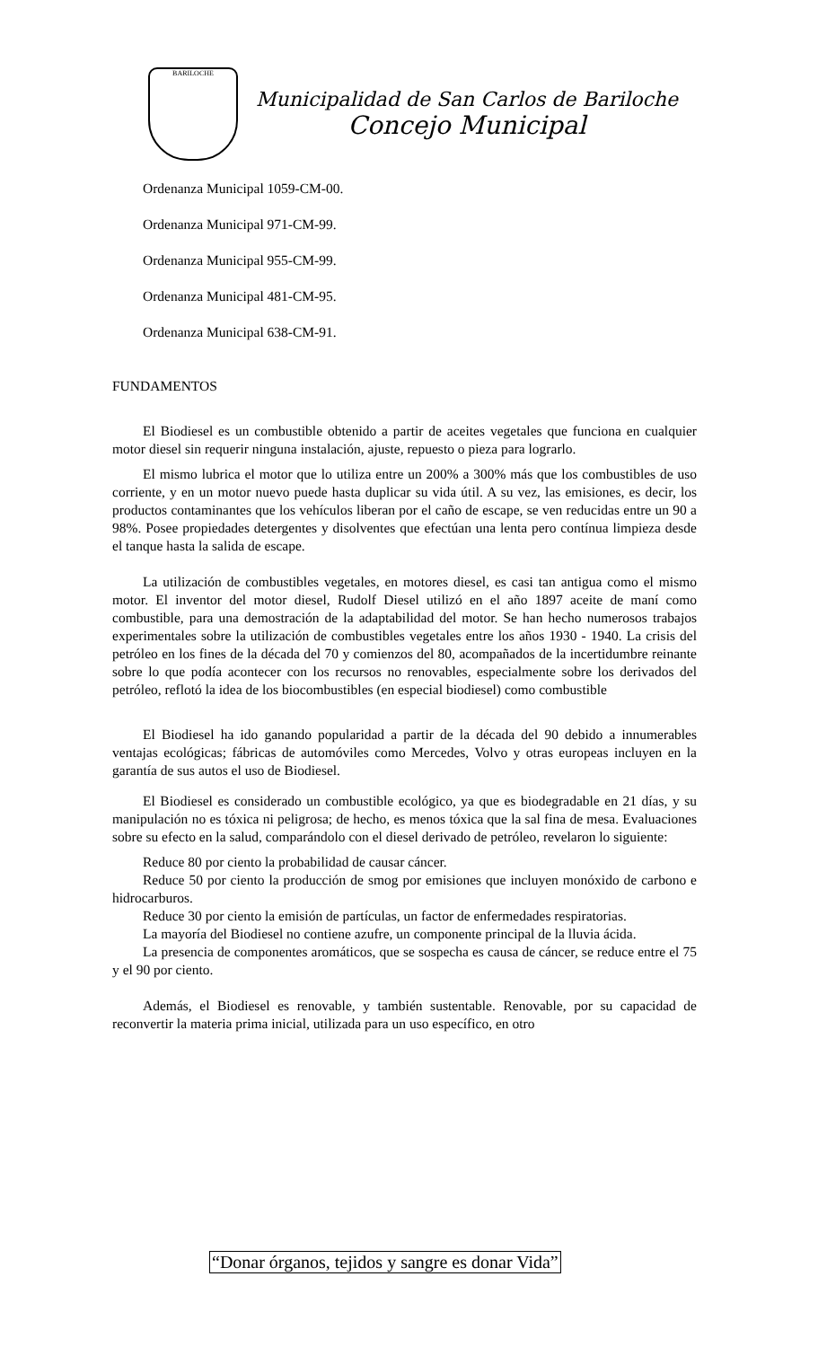BARILOCHE
Municipalidad de San Carlos de Bariloche
Concejo Municipal
Ordenanza Municipal 1059-CM-00.
Ordenanza Municipal 971-CM-99.
Ordenanza Municipal 955-CM-99.
Ordenanza Municipal 481-CM-95.
Ordenanza Municipal 638-CM-91.
FUNDAMENTOS
El Biodiesel es un combustible obtenido a partir de aceites vegetales que funciona en cualquier motor diesel sin requerir ninguna instalación, ajuste, repuesto o pieza para lograrlo.
El mismo lubrica el motor que lo utiliza entre un 200% a 300% más que los combustibles de uso corriente, y en un motor nuevo puede hasta duplicar su vida útil. A su vez, las emisiones, es decir, los productos contaminantes que los vehículos liberan por el caño de escape, se ven reducidas entre un 90 a 98%. Posee propiedades detergentes y disolventes que efectúan una lenta pero contínua limpieza desde el tanque hasta la salida de escape.
La utilización de combustibles vegetales, en motores diesel, es casi tan antigua como el mismo motor. El inventor del motor diesel, Rudolf Diesel utilizó en el año 1897 aceite de maní como combustible, para una demostración de la adaptabilidad del motor. Se han hecho numerosos trabajos experimentales sobre la utilización de combustibles vegetales entre los años 1930 - 1940. La crisis del petróleo en los fines de la década del 70 y comienzos del 80, acompañados de la incertidumbre reinante sobre lo que podía acontecer con los recursos no renovables, especialmente sobre los derivados del petróleo, reflotó la idea de los biocombustibles (en especial biodiesel) como combustible
El Biodiesel ha ido ganando popularidad a partir de la década del 90 debido a innumerables ventajas ecológicas; fábricas de automóviles como Mercedes, Volvo y otras europeas incluyen en la garantía de sus autos el uso de Biodiesel.
El Biodiesel es considerado un combustible ecológico, ya que es biodegradable en 21 días, y su manipulación no es tóxica ni peligrosa; de hecho, es menos tóxica que la sal fina de mesa. Evaluaciones sobre su efecto en la salud, comparándolo con el diesel derivado de petróleo, revelaron lo siguiente:
Reduce 80 por ciento la probabilidad de causar cáncer.
Reduce 50 por ciento la producción de smog por emisiones que incluyen monóxido de carbono e hidrocarburos.
Reduce 30 por ciento la emisión de partículas, un factor de enfermedades respiratorias.
La mayoría del Biodiesel no contiene azufre, un componente principal de la lluvia ácida.
La presencia de componentes aromáticos, que se sospecha es causa de cáncer, se reduce entre el 75 y el 90 por ciento.
Además, el Biodiesel es renovable, y también sustentable. Renovable, por su capacidad de reconvertir la materia prima inicial, utilizada para un uso específico, en otro
“Donar órganos, tejidos y sangre es donar Vida”